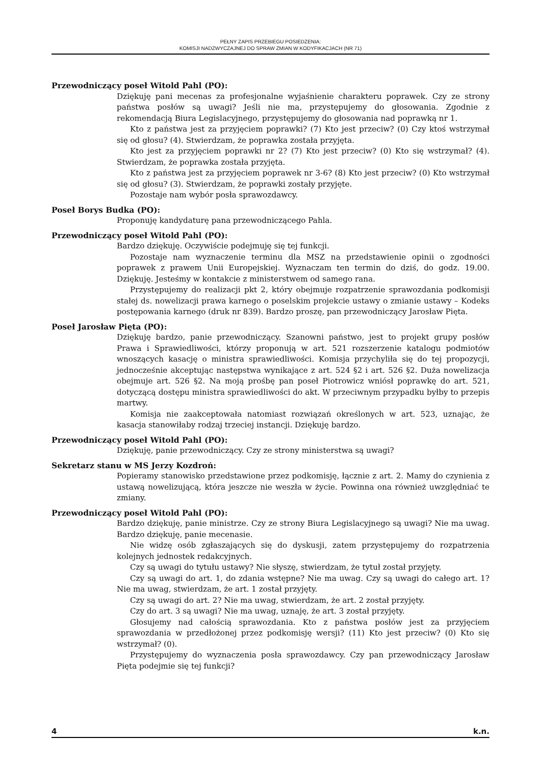PEŁNY ZAPIS PRZEBIEGU POSIEDZENIA:
KOMISJI NADZWYCZAJNEJ DO SPRAW ZMIAN W KODYFIKACJACH (NR 71)
Przewodniczący poseł Witold Pahl (PO):
Dziękuję pani mecenas za profesjonalne wyjaśnienie charakteru poprawek. Czy ze strony państwa posłów są uwagi? Jeśli nie ma, przystępujemy do głosowania. Zgodnie z rekomendacją Biura Legislacyjnego, przystępujemy do głosowania nad poprawką nr 1.
Kto z państwa jest za przyjęciem poprawki? (7) Kto jest przeciw? (0) Czy ktoś wstrzymał się od głosu? (4). Stwierdzam, że poprawka została przyjęta.
Kto jest za przyjęciem poprawki nr 2? (7) Kto jest przeciw? (0) Kto się wstrzymał? (4). Stwierdzam, że poprawka została przyjęta.
Kto z państwa jest za przyjęciem poprawek nr 3-6? (8) Kto jest przeciw? (0) Kto wstrzymał się od głosu? (3). Stwierdzam, że poprawki zostały przyjęte.
Pozostaje nam wybór posła sprawozdawcy.
Poseł Borys Budka (PO):
Proponuję kandydaturę pana przewodniczącego Pahla.
Przewodniczący poseł Witold Pahl (PO):
Bardzo dziękuję. Oczywiście podejmuję się tej funkcji.
Pozostaje nam wyznaczenie terminu dla MSZ na przedstawienie opinii o zgodności poprawek z prawem Unii Europejskiej. Wyznaczam ten termin do dziś, do godz. 19.00. Dziękuję. Jesteśmy w kontakcie z ministerstwem od samego rana.
Przystępujemy do realizacji pkt 2, który obejmuje rozpatrzenie sprawozdania podkomisji stałej ds. nowelizacji prawa karnego o poselskim projekcie ustawy o zmianie ustawy – Kodeks postępowania karnego (druk nr 839). Bardzo proszę, pan przewodniczący Jarosław Pięta.
Poseł Jarosław Pięta (PO):
Dziękuję bardzo, panie przewodniczący. Szanowni państwo, jest to projekt grupy posłów Prawa i Sprawiedliwości, którzy proponują w art. 521 rozszerzenie katalogu podmiotów wnoszących kasację o ministra sprawiedliwości. Komisja przychyliła się do tej propozycji, jednocześnie akceptując następstwa wynikające z art. 524 §2 i art. 526 §2. Duża nowelizacja obejmuje art. 526 §2. Na moją prośbę pan poseł Piotrowicz wniósł poprawkę do art. 521, dotyczącą dostępu ministra sprawiedliwości do akt. W przeciwnym przypadku byłby to przepis martwy.
Komisja nie zaakceptowała natomiast rozwiązań określonych w art. 523, uznając, że kasacja stanowiłaby rodzaj trzeciej instancji. Dziękuję bardzo.
Przewodniczący poseł Witold Pahl (PO):
Dziękuję, panie przewodniczący. Czy ze strony ministerstwa są uwagi?
Sekretarz stanu w MS Jerzy Kozdroń:
Popieramy stanowisko przedstawione przez podkomisję, łącznie z art. 2. Mamy do czynienia z ustawą nowelizującą, która jeszcze nie weszła w życie. Powinna ona również uwzględniać te zmiany.
Przewodniczący poseł Witold Pahl (PO):
Bardzo dziękuję, panie ministrze. Czy ze strony Biura Legislacyjnego są uwagi? Nie ma uwag. Bardzo dziękuję, panie mecenasie.
Nie widzę osób zgłaszających się do dyskusji, zatem przystępujemy do rozpatrzenia kolejnych jednostek redakcyjnych.
Czy są uwagi do tytułu ustawy? Nie słyszę, stwierdzam, że tytuł został przyjęty.
Czy są uwagi do art. 1, do zdania wstępne? Nie ma uwag. Czy są uwagi do całego art. 1? Nie ma uwag, stwierdzam, że art. 1 został przyjęty.
Czy są uwagi do art. 2? Nie ma uwag, stwierdzam, że art. 2 został przyjęty.
Czy do art. 3 są uwagi? Nie ma uwag, uznaję, że art. 3 został przyjęty.
Głosujemy nad całością sprawozdania. Kto z państwa posłów jest za przyjęciem sprawozdania w przedłożonej przez podkomisję wersji? (11) Kto jest przeciw? (0) Kto się wstrzymał? (0).
Przystępujemy do wyznaczenia posła sprawozdawcy. Czy pan przewodniczący Jarosław Pięta podejmie się tej funkcji?
4 k.n.